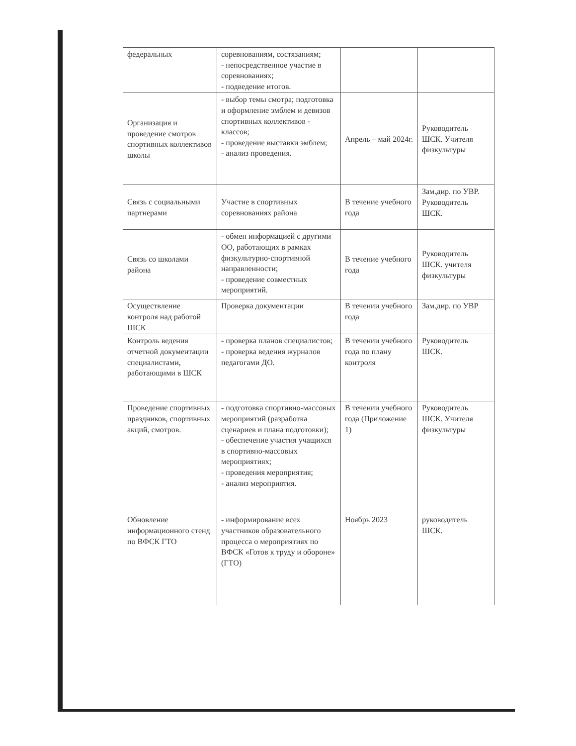| федеральных | соревнованиям, состязаниям; - непосредственное участие в соревнованиях; - подведение итогов. | | |
| Организация и проведение смотров спортивных коллективов школы | - выбор темы смотра; подготовка и оформление эмблем и девизов спортивных коллективов - классов; - проведение выставки эмблем; - анализ проведения. | Апрель – май 2024г. | Руководитель ШСК. Учителя физкультуры |
| Связь с социальными партнерами | Участие в спортивных соревнованиях района | В течение учебного года | Зам.дир. по УВР. Руководитель ШСК. |
| Связь со школами района | - обмен информацией с другими ОО, работающих в рамках физкультурно-спортивной направленности; - проведение совместных мероприятий. | В течение учебного года | Руководитель ШСК. учителя физкультуры |
| Осуществление контроля над работой ШСК | Проверка документации | В течении учебного года | Зам.дир. по УВР |
| Контроль ведения отчетной документации специалистами, работающими в ШСК | - проверка планов специалистов; - проверка ведения журналов педагогами ДО. | В течении учебного года по плану контроля | Руководитель ШСК. |
| Проведение спортивных праздников, спортивных акций, смотров. | - подготовка спортивно-массовых мероприятий (разработка сценариев и плана подготовки); - обеспечение участия учащихся в спортивно-массовых мероприятиях; - проведения мероприятия; - анализ мероприятия. | В течении учебного года (Приложение 1) | Руководитель ШСК. Учителя физкультуры |
| Обновление информационного стенд по ВФСК ГТО | - информирование всех участников образовательного процесса о мероприятиях по ВФСК «Готов к труду и обороне» (ГТО) | Ноябрь 2023 | руководитель ШСК. |